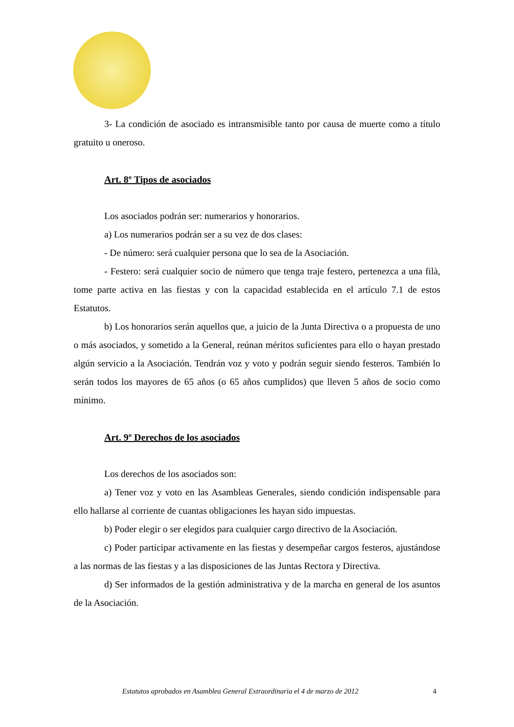3- La condición de asociado es intransmisible tanto por causa de muerte como a título gratuito u oneroso.
Art. 8º Tipos de asociados
Los asociados podrán ser: numerarios y honorarios.
a) Los numerarios podrán ser a su vez de dos clases:
- De número: será cualquier persona que lo sea de la Asociación.
- Festero: será cualquier socio de número que tenga traje festero, pertenezca a una filà, tome parte activa en las fiestas y con la capacidad establecida en el artículo 7.1 de estos Estatutos.
b) Los honorarios serán aquellos que, a juicio de la Junta Directiva o a propuesta de uno o más asociados, y sometido a la General, reúnan méritos suficientes para ello o hayan prestado algún servicio a la Asociación. Tendrán voz y voto y podrán seguir siendo festeros. También lo serán todos los mayores de 65 años (o 65 años cumplidos) que lleven 5 años de socio como mínimo.
Art. 9º Derechos de los asociados
Los derechos de los asociados son:
a) Tener voz y voto en las Asambleas Generales, siendo condición indispensable para ello hallarse al corriente de cuantas obligaciones les hayan sido impuestas.
b) Poder elegir o ser elegidos para cualquier cargo directivo de la Asociación.
c) Poder participar activamente en las fiestas y desempeñar cargos festeros, ajustándose a las normas de las fiestas y a las disposiciones de las Juntas Rectora y Directiva.
d) Ser informados de la gestión administrativa y de la marcha en general de los asuntos de la Asociación.
Estatutos aprobados en Asamblea General Extraordinaria el 4 de marzo de 2012 4